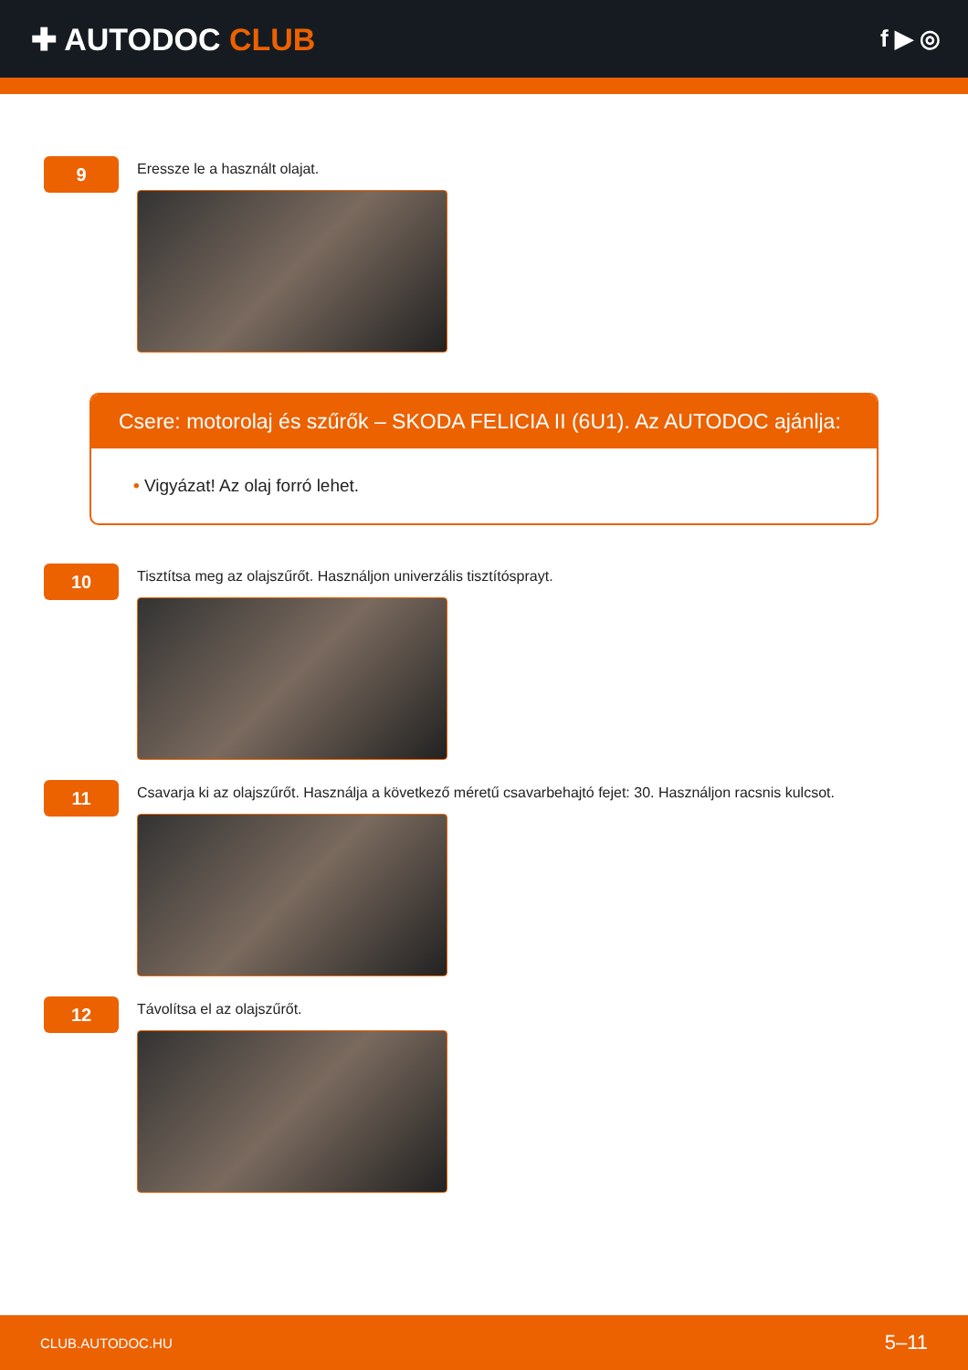✚ AUTODOC CLUB
f ▶ ◎
9
Eressze le a használt olajat.
Csere: motorolaj és szűrők – SKODA FELICIA II (6U1). Az AUTODOC ajánlja:
• Vigyázat! Az olaj forró lehet.
10
Tisztítsa meg az olajszűrőt. Használjon univerzális tisztítósprayt.
11
Csavarja ki az olajszűrőt. Használja a következő méretű csavarbehajtó fejet: 30. Használjon racsnis kulcsot.
12
Távolítsa el az olajszűrőt.
CLUB.AUTODOC.HU 5–11